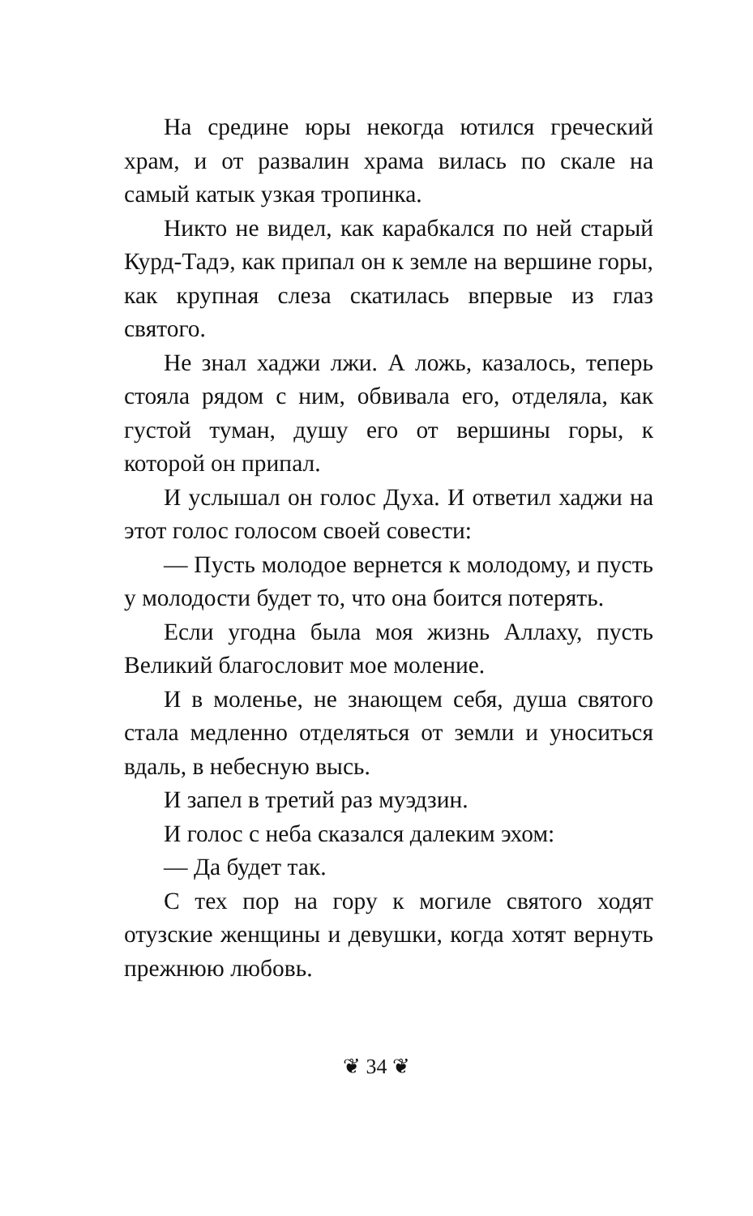На средине юры некогда ютился греческий храм, и от развалин храма вилась по скале на самый катык узкая тропинка.
Никто не видел, как карабкался по ней старый Курд-Тадэ, как припал он к земле на вершине горы, как крупная слеза скатилась впервые из глаз святого.
Не знал хаджи лжи. А ложь, казалось, теперь стояла рядом с ним, обвивала его, отделяла, как густой туман, душу его от вершины горы, к которой он припал.
И услышал он голос Духа. И ответил хаджи на этот голос голосом своей совести:
— Пусть молодое вернется к молодому, и пусть у молодости будет то, что она боится потерять.
Если угодна была моя жизнь Аллаху, пусть Великий благословит мое моление.
И в моленье, не знающем себя, душа святого стала медленно отделяться от земли и уноситься вдаль, в небесную высь.
И запел в третий раз муэдзин.
И голос с неба сказался далеким эхом:
— Да будет так.
С тех пор на гору к могиле святого ходят отузские женщины и девушки, когда хотят вернуть прежнюю любовь.
❦ 34 ❦